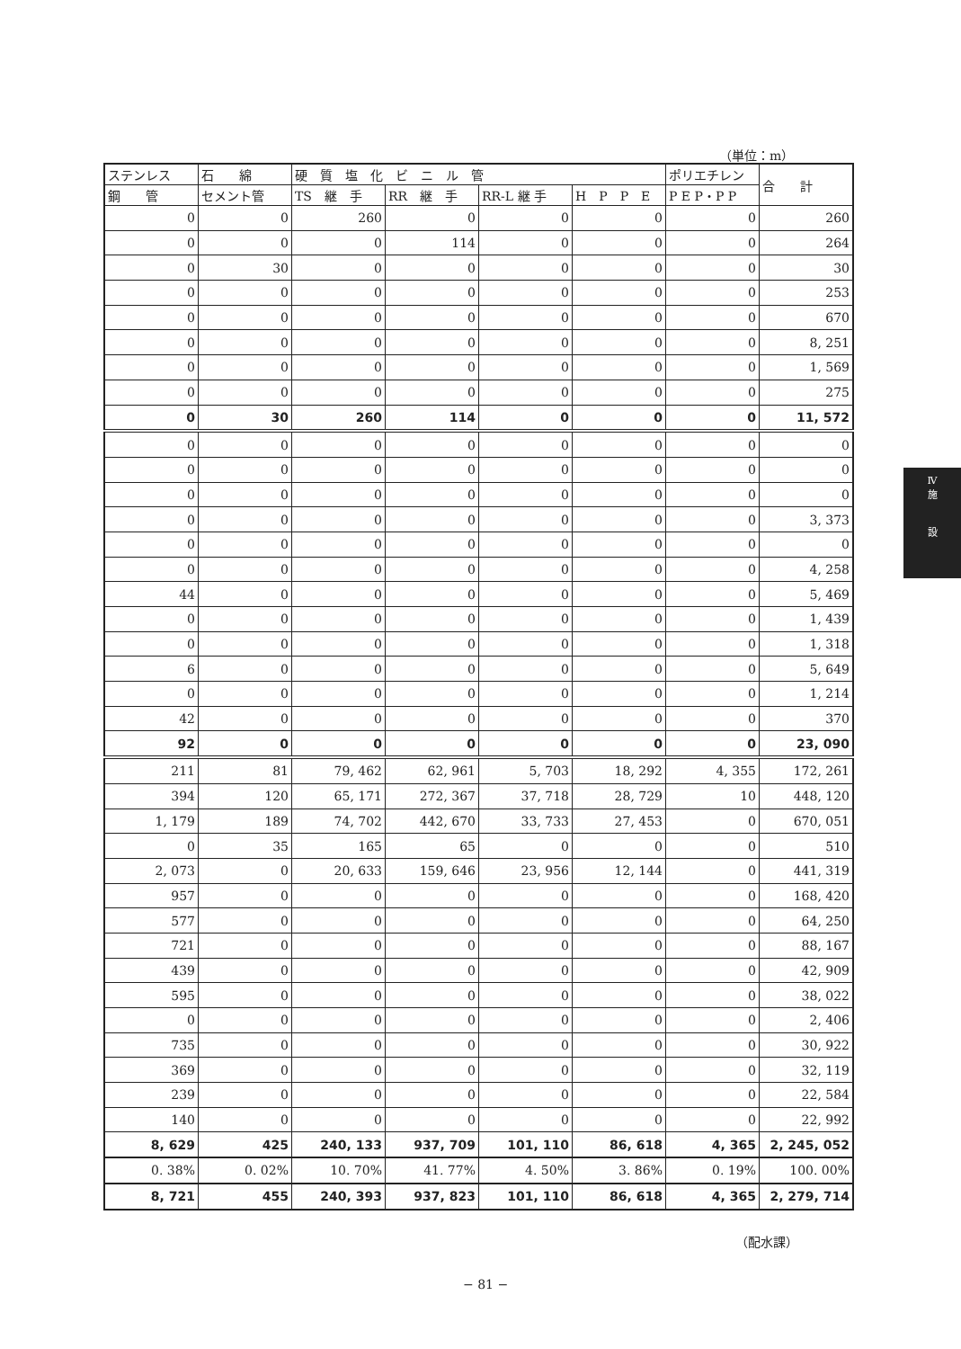（単位：m）
| ステンレス | 石 綿 | 硬 質 塩 化 ビ ニ ル 管 | | | | ポリエチレン | 合 計 |
| --- | --- | --- | --- | --- | --- | --- | --- |
| 鋼 管 | セメント管 | TS 継 手 | RR 継 手 | RR-L 継 手 | H P P E | P E P・P P | |
| 0 | 0 | 260 | 0 | 0 | 0 | 0 | 260 |
| 0 | 0 | 0 | 114 | 0 | 0 | 0 | 264 |
| 0 | 30 | 0 | 0 | 0 | 0 | 0 | 30 |
| 0 | 0 | 0 | 0 | 0 | 0 | 0 | 253 |
| 0 | 0 | 0 | 0 | 0 | 0 | 0 | 670 |
| 0 | 0 | 0 | 0 | 0 | 0 | 0 | 8, 251 |
| 0 | 0 | 0 | 0 | 0 | 0 | 0 | 1, 569 |
| 0 | 0 | 0 | 0 | 0 | 0 | 0 | 275 |
| 0 | 30 | 260 | 114 | 0 | 0 | 0 | 11, 572 |
| 0 | 0 | 0 | 0 | 0 | 0 | 0 | 0 |
| 0 | 0 | 0 | 0 | 0 | 0 | 0 | 0 |
| 0 | 0 | 0 | 0 | 0 | 0 | 0 | 0 |
| 0 | 0 | 0 | 0 | 0 | 0 | 0 | 3, 373 |
| 0 | 0 | 0 | 0 | 0 | 0 | 0 | 0 |
| 0 | 0 | 0 | 0 | 0 | 0 | 0 | 4, 258 |
| 44 | 0 | 0 | 0 | 0 | 0 | 0 | 5, 469 |
| 0 | 0 | 0 | 0 | 0 | 0 | 0 | 1, 439 |
| 0 | 0 | 0 | 0 | 0 | 0 | 0 | 1, 318 |
| 6 | 0 | 0 | 0 | 0 | 0 | 0 | 5, 649 |
| 0 | 0 | 0 | 0 | 0 | 0 | 0 | 1, 214 |
| 42 | 0 | 0 | 0 | 0 | 0 | 0 | 370 |
| 92 | 0 | 0 | 0 | 0 | 0 | 0 | 23, 090 |
| 211 | 81 | 79, 462 | 62, 961 | 5, 703 | 18, 292 | 4, 355 | 172, 261 |
| 394 | 120 | 65, 171 | 272, 367 | 37, 718 | 28, 729 | 10 | 448, 120 |
| 1, 179 | 189 | 74, 702 | 442, 670 | 33, 733 | 27, 453 | 0 | 670, 051 |
| 0 | 35 | 165 | 65 | 0 | 0 | 0 | 510 |
| 2, 073 | 0 | 20, 633 | 159, 646 | 23, 956 | 12, 144 | 0 | 441, 319 |
| 957 | 0 | 0 | 0 | 0 | 0 | 0 | 168, 420 |
| 577 | 0 | 0 | 0 | 0 | 0 | 0 | 64, 250 |
| 721 | 0 | 0 | 0 | 0 | 0 | 0 | 88, 167 |
| 439 | 0 | 0 | 0 | 0 | 0 | 0 | 42, 909 |
| 595 | 0 | 0 | 0 | 0 | 0 | 0 | 38, 022 |
| 0 | 0 | 0 | 0 | 0 | 0 | 0 | 2, 406 |
| 735 | 0 | 0 | 0 | 0 | 0 | 0 | 30, 922 |
| 369 | 0 | 0 | 0 | 0 | 0 | 0 | 32, 119 |
| 239 | 0 | 0 | 0 | 0 | 0 | 0 | 22, 584 |
| 140 | 0 | 0 | 0 | 0 | 0 | 0 | 22, 992 |
| 8, 629 | 425 | 240, 133 | 937, 709 | 101, 110 | 86, 618 | 4, 365 | 2, 245, 052 |
| 0. 38% | 0. 02% | 10. 70% | 41. 77% | 4. 50% | 3. 86% | 0. 19% | 100. 00% |
| 8, 721 | 455 | 240, 393 | 937, 823 | 101, 110 | 86, 618 | 4, 365 | 2, 279, 714 |
（配水課）
− 81 −
Ⅳ
施
設